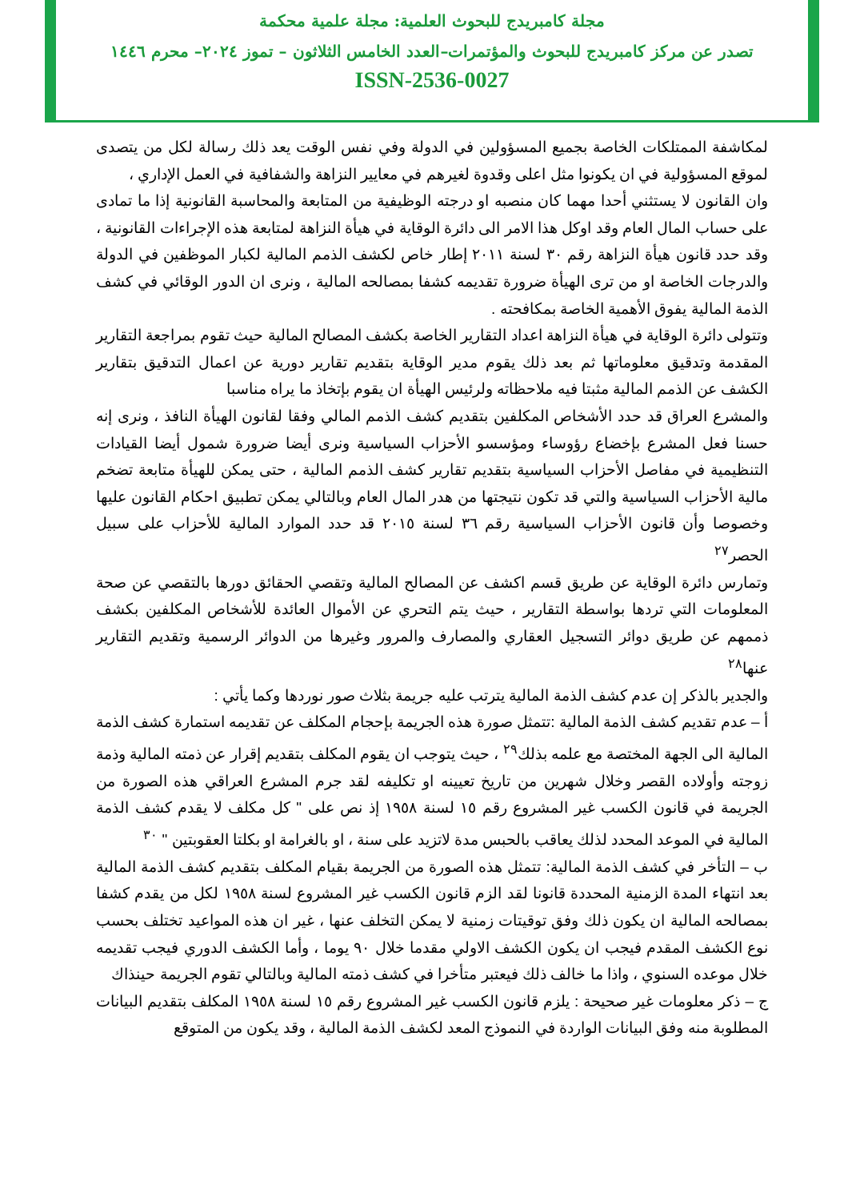مجلة كامبريدج للبحوث العلمية: مجلة علمية محكمة
تصدر عن مركز كامبريدج للبحوث والمؤتمرات–العدد الخامس الثلاثون – تموز ٢٠٢٤– محرم ١٤٤٦
ISSN-2536-0027
لمكاشفة الممتلكات الخاصة بجميع المسؤولين في الدولة وفي نفس الوقت يعد ذلك رسالة لكل من يتصدى لموقع المسؤولية في ان يكونوا مثل اعلى وقدوة لغيرهم في معايير النزاهة والشفافية في العمل الإداري ،
وان القانون لا يستثني أحدا مهما كان منصبه او درجته الوظيفية من المتابعة والمحاسبة القانونية إذا ما تمادى على حساب المال العام وقد اوكل هذا الامر الى دائرة الوقاية في هيأة النزاهة لمتابعة هذه الإجراءات القانونية ، وقد حدد قانون هيأة النزاهة رقم ٣٠ لسنة ٢٠١١ إطار خاص لكشف الذمم المالية لكبار الموظفين في الدولة والدرجات الخاصة او من ترى الهيأة ضرورة تقديمه كشفا بمصالحه المالية ، ونرى ان الدور الوقائي في كشف الذمة المالية يفوق الأهمية الخاصة بمكافحته .
وتتولى دائرة الوقاية في هيأة النزاهة اعداد التقارير الخاصة بكشف المصالح المالية حيث تقوم بمراجعة التقارير المقدمة وتدقيق معلوماتها ثم بعد ذلك يقوم مدير الوقاية بتقديم تقارير دورية عن اعمال التدقيق بتقارير الكشف عن الذمم المالية مثبتا فيه ملاحظاته ولرئيس الهيأة ان يقوم بإتخاذ ما يراه مناسبا
والمشرع العراق قد حدد الأشخاص المكلفين بتقديم كشف الذمم المالي وفقا لقانون الهيأة النافذ ، ونرى إنه حسنا فعل المشرع بإخضاع رؤوساء ومؤسسو الأحزاب السياسية ونرى أيضا ضرورة شمول أيضا القيادات التنظيمية في مفاصل الأحزاب السياسية بتقديم تقارير كشف الذمم المالية ، حتى يمكن للهيأة متابعة تضخم مالية الأحزاب السياسية والتي قد تكون نتيجتها من هدر المال العام وبالتالي يمكن تطبيق احكام القانون عليها وخصوصا وأن قانون الأحزاب السياسية رقم ٣٦ لسنة ٢٠١٥ قد حدد الموارد المالية للأحزاب على سبيل الحصر<sup>٢٧</sup>
وتمارس دائرة الوقاية عن طريق قسم اكشف عن المصالح المالية وتقصي الحقائق دورها بالتقصي عن صحة المعلومات التي تردها بواسطة التقارير ، حيث يتم التحري عن الأموال العائدة للأشخاص المكلفين بكشف ذممهم عن طريق دوائر التسجيل العقاري والمصارف والمرور وغيرها من الدوائر الرسمية وتقديم التقارير عنها<sup>٢٨</sup>
والجدير بالذكر إن عدم كشف الذمة المالية يترتب عليه جريمة بثلاث صور نوردها وكما يأتي :
أ – عدم تقديم كشف الذمة المالية :تتمثل صورة هذه الجريمة بإحجام المكلف عن تقديمه استمارة كشف الذمة المالية الى الجهة المختصة مع علمه بذلك<sup>٢٩</sup> ، حيث يتوجب ان يقوم المكلف بتقديم إقرار عن ذمته المالية وذمة زوجته وأولاده القصر وخلال شهرين من تاريخ تعيينه او تكليفه لقد جرم المشرع العراقي هذه الصورة من الجريمة في قانون الكسب غير المشروع رقم ١٥ لسنة ١٩٥٨ إذ نص على " كل مكلف لا يقدم كشف الذمة المالية في الموعد المحدد لذلك يعاقب بالحبس مدة لاتزيد على سنة ، او بالغرامة او بكلتا العقوبتين " <sup>٣٠</sup>
ب – التأخر في كشف الذمة المالية: تتمثل هذه الصورة من الجريمة بقيام المكلف بتقديم كشف الذمة المالية بعد انتهاء المدة الزمنية المحددة قانونا لقد الزم قانون الكسب غير المشروع لسنة ١٩٥٨ لكل من يقدم كشفا بمصالحه المالية ان يكون ذلك وفق توقيتات زمنية لا يمكن التخلف عنها ، غير ان هذه المواعيد تختلف بحسب نوع الكشف المقدم فيجب ان يكون الكشف الاولي مقدما خلال ٩٠ يوما ، وأما الكشف الدوري فيجب تقديمه خلال موعده السنوي ، واذا ما خالف ذلك فيعتبر متأخرا في كشف ذمته المالية وبالتالي تقوم الجريمة حينذاك
ج – ذكر معلومات غير صحيحة : يلزم قانون الكسب غير المشروع رقم ١٥ لسنة ١٩٥٨ المكلف بتقديم البيانات المطلوبة منه وفق البيانات الواردة في النموذج المعد لكشف الذمة المالية ، وقد يكون من المتوقع